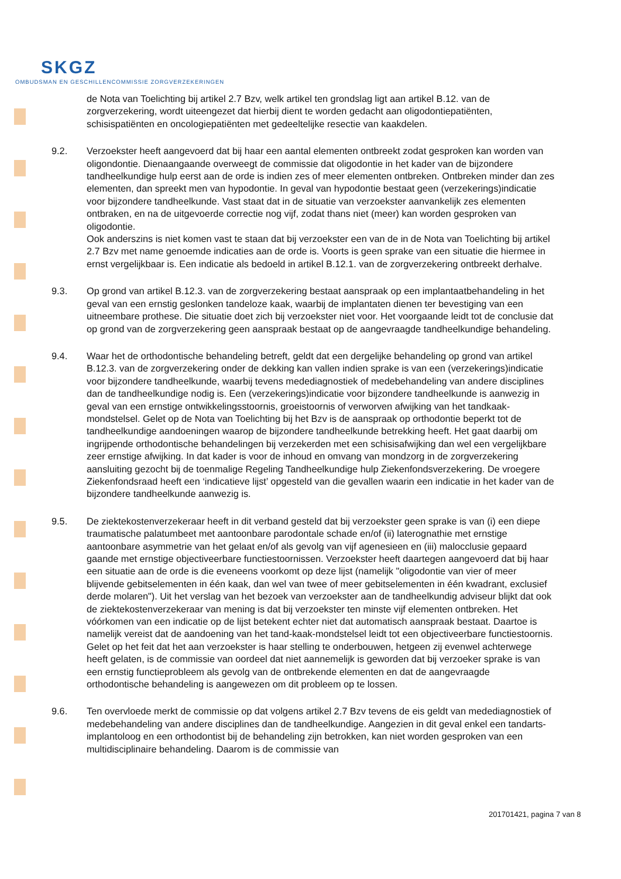SKGZ
OMBUDSMAN EN GESCHILLENCOMMISSIE ZORGVERZEKERINGEN
de Nota van Toelichting bij artikel 2.7 Bzv, welk artikel ten grondslag ligt aan artikel B.12. van de zorgverzekering, wordt uiteengezet dat hierbij dient te worden gedacht aan oligodontiepatiënten, schisispatiënten en oncologiepatiënten met gedeeltelijke resectie van kaakdelen.
9.2. Verzoekster heeft aangevoerd dat bij haar een aantal elementen ontbreekt zodat gesproken kan worden van oligondontie. Dienaangaande overweegt de commissie dat oligodontie in het kader van de bijzondere tandheelkundige hulp eerst aan de orde is indien zes of meer elementen ontbreken. Ontbreken minder dan zes elementen, dan spreekt men van hypodontie. In geval van hypodontie bestaat geen (verzekerings)indicatie voor bijzondere tandheelkunde. Vast staat dat in de situatie van verzoekster aanvankelijk zes elementen ontbraken, en na de uitgevoerde correctie nog vijf, zodat thans niet (meer) kan worden gesproken van oligodontie.
Ook anderszins is niet komen vast te staan dat bij verzoekster een van de in de Nota van Toelichting bij artikel 2.7 Bzv met name genoemde indicaties aan de orde is. Voorts is geen sprake van een situatie die hiermee in ernst vergelijkbaar is. Een indicatie als bedoeld in artikel B.12.1. van de zorgverzekering ontbreekt derhalve.
9.3. Op grond van artikel B.12.3. van de zorgverzekering bestaat aanspraak op een implantaatbehandeling in het geval van een ernstig geslonken tandeloze kaak, waarbij de implantaten dienen ter bevestiging van een uitneembare prothese. Die situatie doet zich bij verzoekster niet voor. Het voorgaande leidt tot de conclusie dat op grond van de zorgverzekering geen aanspraak bestaat op de aangevraagde tandheelkundige behandeling.
9.4. Waar het de orthodontische behandeling betreft, geldt dat een dergelijke behandeling op grond van artikel B.12.3. van de zorgverzekering onder de dekking kan vallen indien sprake is van een (verzekerings)indicatie voor bijzondere tandheelkunde, waarbij tevens medediagnostiek of medebehandeling van andere disciplines dan de tandheelkundige nodig is. Een (verzekerings)indicatie voor bijzondere tandheelkunde is aanwezig in geval van een ernstige ontwikkelingsstoornis, groeistoornis of verworven afwijking van het tandkaak-mondstelsel. Gelet op de Nota van Toelichting bij het Bzv is de aanspraak op orthodontie beperkt tot de tandheelkundige aandoeningen waarop de bijzondere tandheelkunde betrekking heeft. Het gaat daarbij om ingrijpende orthodontische behandelingen bij verzekerden met een schisisafwijking dan wel een vergelijkbare zeer ernstige afwijking. In dat kader is voor de inhoud en omvang van mondzorg in de zorgverzekering aansluiting gezocht bij de toenmalige Regeling Tandheelkundige hulp Ziekenfondsverzekering. De vroegere Ziekenfondsraad heeft een ‘indicatieve lijst’ opgesteld van die gevallen waarin een indicatie in het kader van de bijzondere tandheelkunde aanwezig is.
9.5. De ziektekostenverzekeraar heeft in dit verband gesteld dat bij verzoekster geen sprake is van (i) een diepe traumatische palatumbeet met aantoonbare parodontale schade en/of (ii) laterognathie met ernstige aantoonbare asymmetrie van het gelaat en/of als gevolg van vijf agenesieen en (iii) malocclusie gepaard gaande met ernstige objectiveerbare functiestoornissen. Verzoekster heeft daartegen aangevoerd dat bij haar een situatie aan de orde is die eveneens voorkomt op deze lijst (namelijk "oligodontie van vier of meer blijvende gebitselementen in één kaak, dan wel van twee of meer gebitselementen in één kwadrant, exclusief derde molaren"). Uit het verslag van het bezoek van verzoekster aan de tandheelkundig adviseur blijkt dat ook de ziektekostenverzekeraar van mening is dat bij verzoekster ten minste vijf elementen ontbreken. Het vóórkomen van een indicatie op de lijst betekent echter niet dat automatisch aanspraak bestaat. Daartoe is namelijk vereist dat de aandoening van het tand-kaak-mondstelsel leidt tot een objectiveerbare functiestoornis. Gelet op het feit dat het aan verzoekster is haar stelling te onderbouwen, hetgeen zij evenwel achterwege heeft gelaten, is de commissie van oordeel dat niet aannemelijk is geworden dat bij verzoeker sprake is van een ernstig functieprobleem als gevolg van de ontbrekende elementen en dat de aangevraagde orthodontische behandeling is aangewezen om dit probleem op te lossen.
9.6. Ten overvloede merkt de commissie op dat volgens artikel 2.7 Bzv tevens de eis geldt van medediagnostiek of medebehandeling van andere disciplines dan de tandheelkundige. Aangezien in dit geval enkel een tandarts-implantoloog en een orthodontist bij de behandeling zijn betrokken, kan niet worden gesproken van een multidisciplinaire behandeling. Daarom is de commissie van
201701421, pagina 7 van 8